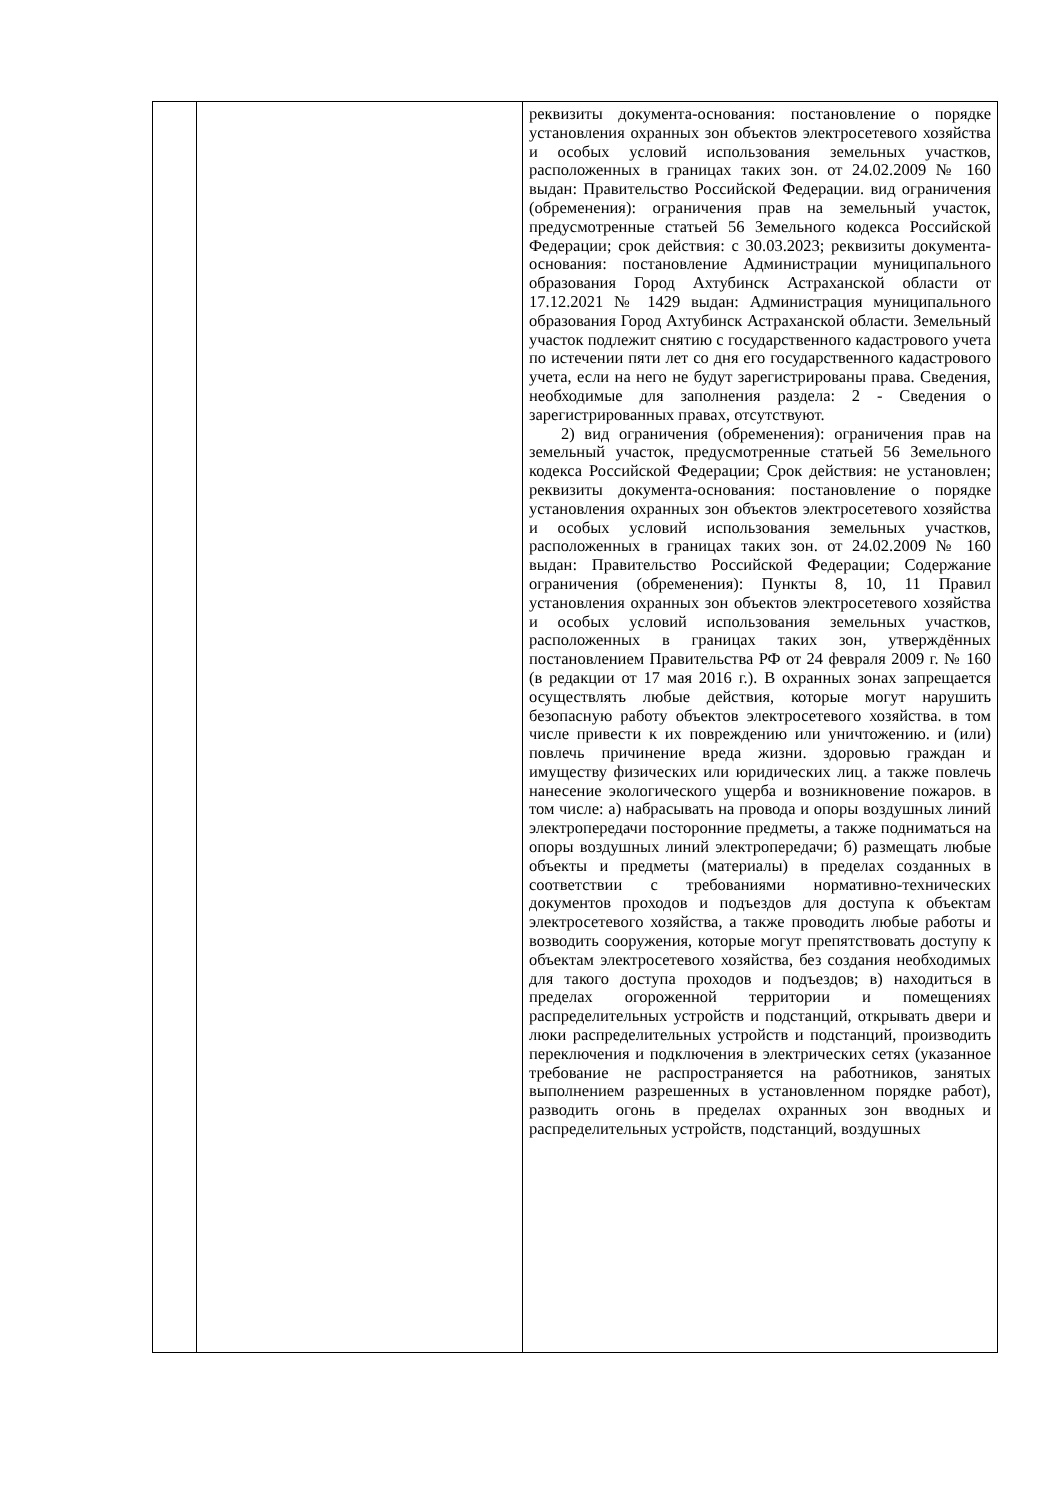| | | реквизиты документа-основания: постановление о порядке установления охранных зон объектов электросетевого хозяйства и особых условий использования земельных участков, расположенных в границах таких зон. от 24.02.2009 № 160 выдан: Правительство Российской Федерации. вид ограничения (обременения): ограничения прав на земельный участок, предусмотренные статьей 56 Земельного кодекса Российской Федерации; срок действия: с 30.03.2023; реквизиты документа-основания: постановление Администрации муниципального образования Город Ахтубинск Астраханской области от 17.12.2021 № 1429 выдан: Администрация муниципального образования Город Ахтубинск Астраханской области. Земельный участок подлежит снятию с государственного кадастрового учета по истечении пяти лет со дня его государственного кадастрового учета, если на него не будут зарегистрированы права. Сведения, необходимые для заполнения раздела: 2 - Сведения о зарегистрированных правах, отсутствуют. 2) вид ограничения (обременения): ограничения прав на земельный участок, предусмотренные статьей 56 Земельного кодекса Российской Федерации; Срок действия: не установлен; реквизиты документа-основания: постановление о порядке установления охранных зон объектов электросетевого хозяйства и особых условий использования земельных участков, расположенных в границах таких зон. от 24.02.2009 № 160 выдан: Правительство Российской Федерации; Содержание ограничения (обременения): Пункты 8, 10, 11 Правил установления охранных зон объектов электросетевого хозяйства и особых условий использования земельных участков, расположенных в границах таких зон, утверждённых постановлением Правительства РФ от 24 февраля 2009 г. № 160 (в редакции от 17 мая 2016 г.). В охранных зонах запрещается осуществлять любые действия, которые могут нарушить безопасную работу объектов электросетевого хозяйства. в том числе привести к их повреждению или уничтожению. и (или) повлечь причинение вреда жизни. здоровью граждан и имуществу физических или юридических лиц. а также повлечь нанесение экологического ущерба и возникновение пожаров. в том числе: а) набрасывать на провода и опоры воздушных линий электропередачи посторонние предметы, а также подниматься на опоры воздушных линий электропередачи; б) размещать любые объекты и предметы (материалы) в пределах созданных в соответствии с требованиями нормативно-технических документов проходов и подъездов для доступа к объектам электросетевого хозяйства, а также проводить любые работы и возводить сооружения, которые могут препятствовать доступу к объектам электросетевого хозяйства, без создания необходимых для такого доступа проходов и подъездов; в) находиться в пределах огороженной территории и помещениях распределительных устройств и подстанций, открывать двери и люки распределительных устройств и подстанций, производить переключения и подключения в электрических сетях (указанное требование не распространяется на работников, занятых выполнением разрешенных в установленном порядке работ), разводить огонь в пределах охранных зон вводных и распределительных устройств, подстанций, воздушных |